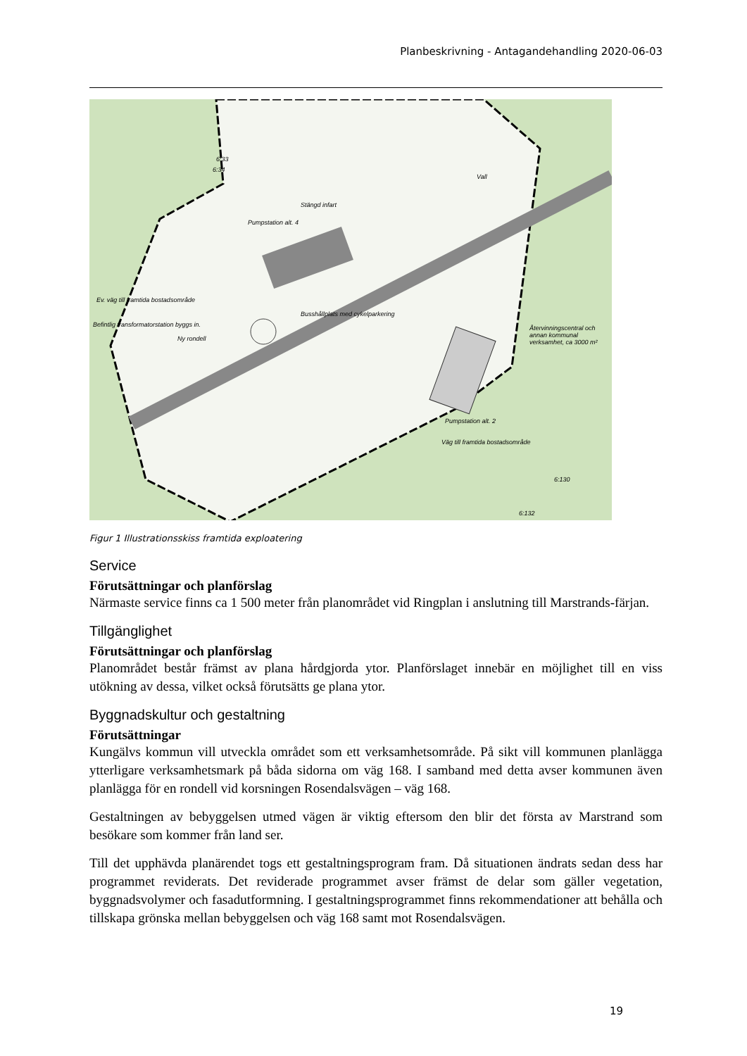Planbeskrivning - Antagandehandling 2020-06-03
Ev. väg till framtida bostadsområde
Befintlig transformatorstation byggs in.
Ny rondell
Pumpstation alt. 4
Stängd infart
Vall
Busshållplats med cykelparkering
Återvinningscentral och annan kommunal verksamhet, ca 3000 m²
Pumpstation alt. 2
Väg till framtida bostadsområde
6:33
6:34
6:130
6:132
Figur 1 Illustrationsskiss framtida exploatering
Service
Förutsättningar och planförslag
Närmaste service finns ca 1 500 meter från planområdet vid Ringplan i anslutning till Marstrands-färjan.
Tillgänglighet
Förutsättningar och planförslag
Planområdet består främst av plana hårdgjorda ytor. Planförslaget innebär en möjlighet till en viss utökning av dessa, vilket också förutsätts ge plana ytor.
Byggnadskultur och gestaltning
Förutsättningar
Kungälvs kommun vill utveckla området som ett verksamhetsområde. På sikt vill kommunen planlägga ytterligare verksamhetsmark på båda sidorna om väg 168. I samband med detta avser kommunen även planlägga för en rondell vid korsningen Rosendalsvägen – väg 168.
Gestaltningen av bebyggelsen utmed vägen är viktig eftersom den blir det första av Marstrand som besökare som kommer från land ser.
Till det upphävda planärendet togs ett gestaltningsprogram fram. Då situationen ändrats sedan dess har programmet reviderats. Det reviderade programmet avser främst de delar som gäller vegetation, byggnadsvolymer och fasadutformning. I gestaltningsprogrammet finns rekommendationer att behålla och tillskapa grönska mellan bebyggelsen och väg 168 samt mot Rosendalsvägen.
19